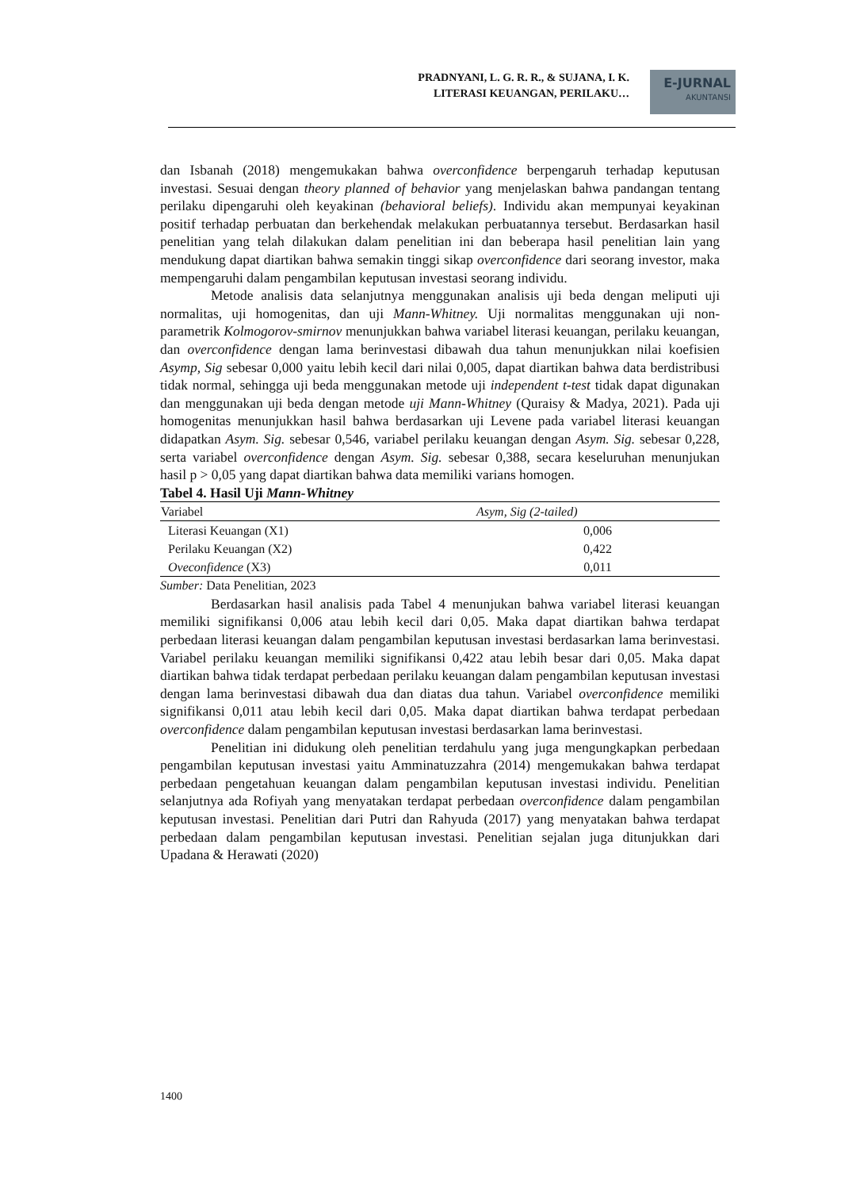PRADNYANI, L. G. R. R., & SUJANA, I. K.
LITERASI KEUANGAN, PERILAKU…
E-JURNAL
AKUNTANSI
dan Isbanah (2018) mengemukakan bahwa overconfidence berpengaruh terhadap keputusan investasi. Sesuai dengan theory planned of behavior yang menjelaskan bahwa pandangan tentang perilaku dipengaruhi oleh keyakinan (behavioral beliefs). Individu akan mempunyai keyakinan positif terhadap perbuatan dan berkehendak melakukan perbuatannya tersebut. Berdasarkan hasil penelitian yang telah dilakukan dalam penelitian ini dan beberapa hasil penelitian lain yang mendukung dapat diartikan bahwa semakin tinggi sikap overconfidence dari seorang investor, maka mempengaruhi dalam pengambilan keputusan investasi seorang individu.
Metode analisis data selanjutnya menggunakan analisis uji beda dengan meliputi uji normalitas, uji homogenitas, dan uji Mann-Whitney. Uji normalitas menggunakan uji non-parametrik Kolmogorov-smirnov menunjukkan bahwa variabel literasi keuangan, perilaku keuangan, dan overconfidence dengan lama berinvestasi dibawah dua tahun menunjukkan nilai koefisien Asymp, Sig sebesar 0,000 yaitu lebih kecil dari nilai 0,005, dapat diartikan bahwa data berdistribusi tidak normal, sehingga uji beda menggunakan metode uji independent t-test tidak dapat digunakan dan menggunakan uji beda dengan metode uji Mann-Whitney (Quraisy & Madya, 2021). Pada uji homogenitas menunjukkan hasil bahwa berdasarkan uji Levene pada variabel literasi keuangan didapatkan Asym. Sig. sebesar 0,546, variabel perilaku keuangan dengan Asym. Sig. sebesar 0,228, serta variabel overconfidence dengan Asym. Sig. sebesar 0,388, secara keseluruhan menunjukan hasil p > 0,05 yang dapat diartikan bahwa data memiliki varians homogen.
Tabel 4. Hasil Uji Mann-Whitney
| Variabel | Asym, Sig (2-tailed) |
| --- | --- |
| Literasi Keuangan (X1) | 0,006 |
| Perilaku Keuangan (X2) | 0,422 |
| Oveconfidence (X3) | 0,011 |
Sumber: Data Penelitian, 2023
Berdasarkan hasil analisis pada Tabel 4 menunjukan bahwa variabel literasi keuangan memiliki signifikansi 0,006 atau lebih kecil dari 0,05. Maka dapat diartikan bahwa terdapat perbedaan literasi keuangan dalam pengambilan keputusan investasi berdasarkan lama berinvestasi. Variabel perilaku keuangan memiliki signifikansi 0,422 atau lebih besar dari 0,05. Maka dapat diartikan bahwa tidak terdapat perbedaan perilaku keuangan dalam pengambilan keputusan investasi dengan lama berinvestasi dibawah dua dan diatas dua tahun. Variabel overconfidence memiliki signifikansi 0,011 atau lebih kecil dari 0,05. Maka dapat diartikan bahwa terdapat perbedaan overconfidence dalam pengambilan keputusan investasi berdasarkan lama berinvestasi.
Penelitian ini didukung oleh penelitian terdahulu yang juga mengungkapkan perbedaan pengambilan keputusan investasi yaitu Amminatuzzahra (2014) mengemukakan bahwa terdapat perbedaan pengetahuan keuangan dalam pengambilan keputusan investasi individu. Penelitian selanjutnya ada Rofiyah yang menyatakan terdapat perbedaan overconfidence dalam pengambilan keputusan investasi. Penelitian dari Putri dan Rahyuda (2017) yang menyatakan bahwa terdapat perbedaan dalam pengambilan keputusan investasi. Penelitian sejalan juga ditunjukkan dari Upadana & Herawati (2020)
1400